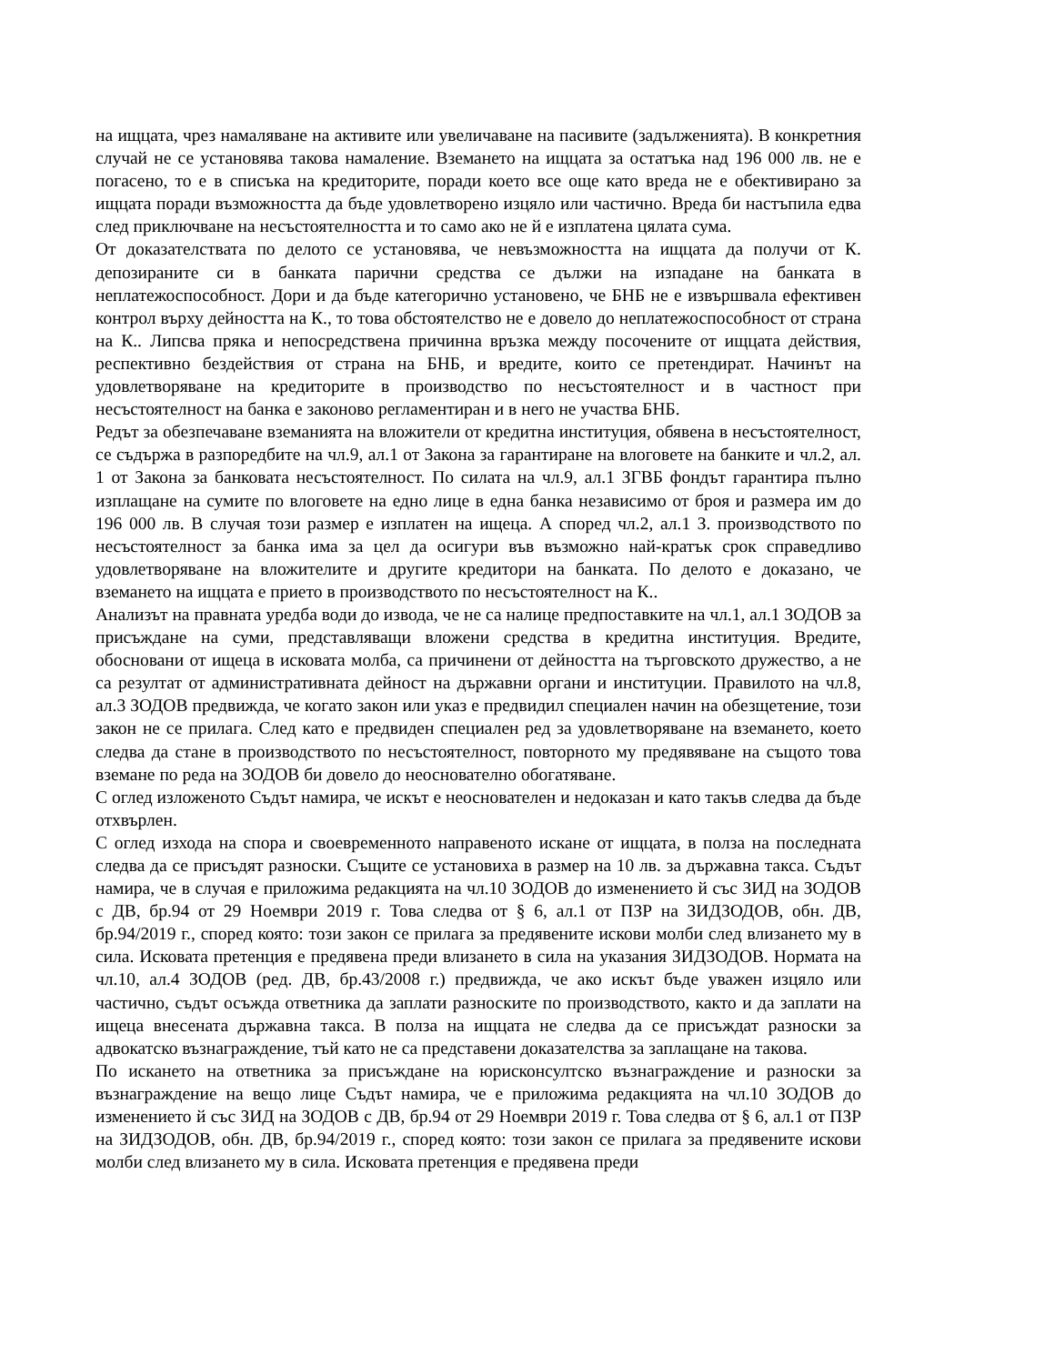на ищцата, чрез намаляване на активите или увеличаване на пасивите (задълженията). В конкретния случай не се установява такова намаление. Вземането на ищцата за остатъка над 196 000 лв. не е погасено, то е в списъка на кредиторите, поради което все още като вреда не е обективирано за ищцата поради възможността да бъде удовлетворено изцяло или частично. Вреда би настъпила едва след приключване на несъстоятелността и то само ако не й е изплатена цялата сума.
От доказателствата по делото се установява, че невъзможността на ищцата да получи от К. депозираните си в банката парични средства се дължи на изпадане на банката в неплатежоспособност. Дори и да бъде категорично установено, че БНБ не е извършвала ефективен контрол върху дейността на К., то това обстоятелство не е довело до неплатежоспособност от страна на К.. Липсва пряка и непосредствена причинна връзка между посочените от ищцата действия, респективно бездействия от страна на БНБ, и вредите, които се претендират. Начинът на удовлетворяване на кредиторите в производство по несъстоятелност и в частност при несъстоятелност на банка е законово регламентиран и в него не участва БНБ.
Редът за обезпечаване вземанията на вложители от кредитна институция, обявена в несъстоятелност, се съдържа в разпоредбите на чл.9, ал.1 от Закона за гарантиране на влоговете на банките и чл.2, ал. 1 от Закона за банковата несъстоятелност. По силата на чл.9, ал.1 ЗГВБ фондът гарантира пълно изплащане на сумите по влоговете на едно лице в една банка независимо от броя и размера им до 196 000 лв. В случая този размер е изплатен на ищеца. А според чл.2, ал.1 З. производството по несъстоятелност за банка има за цел да осигури във възможно най-кратък срок справедливо удовлетворяване на вложителите и другите кредитори на банката. По делото е доказано, че вземането на ищцата е прието в производството по несъстоятелност на К..
Анализът на правната уредба води до извода, че не са налице предпоставките на чл.1, ал.1 ЗОДОВ за присъждане на суми, представляващи вложени средства в кредитна институция. Вредите, обосновани от ищеца в исковата молба, са причинени от дейността на търговското дружество, а не са резултат от административната дейност на държавни органи и институции. Правилото на чл.8, ал.3 ЗОДОВ предвижда, че когато закон или указ е предвидил специален начин на обезщетение, този закон не се прилага. След като е предвиден специален ред за удовлетворяване на вземането, което следва да стане в производството по несъстоятелност, повторното му предявяване на същото това вземане по реда на ЗОДОВ би довело до неоснователно обогатяване.
С оглед изложеното Съдът намира, че искът е неоснователен и недоказан и като такъв следва да бъде отхвърлен.
С оглед изхода на спора и своевременното направеното искане от ищцата, в полза на последната следва да се присъдят разноски. Същите се установиха в размер на 10 лв. за държавна такса. Съдът намира, че в случая е приложима редакцията на чл.10 ЗОДОВ до изменението й със ЗИД на ЗОДОВ с ДВ, бр.94 от 29 Ноември 2019 г. Това следва от § 6, ал.1 от ПЗР на ЗИДЗОДОВ, обн. ДВ, бр.94/2019 г., според която: този закон се прилага за предявените искови молби след влизането му в сила. Исковата претенция е предявена преди влизането в сила на указания ЗИДЗОДОВ. Нормата на чл.10, ал.4 ЗОДОВ (ред. ДВ, бр.43/2008 г.) предвижда, че ако искът бъде уважен изцяло или частично, съдът осъжда ответника да заплати разноските по производството, както и да заплати на ищеца внесената държавна такса. В полза на ищцата не следва да се присъждат разноски за адвокатско възнаграждение, тъй като не са представени доказателства за заплащане на такова.
По искането на ответника за присъждане на юрисконсултско възнаграждение и разноски за възнаграждение на вещо лице Съдът намира, че е приложима редакцията на чл.10 ЗОДОВ до изменението й със ЗИД на ЗОДОВ с ДВ, бр.94 от 29 Ноември 2019 г. Това следва от § 6, ал.1 от ПЗР на ЗИДЗОДОВ, обн. ДВ, бр.94/2019 г., според която: този закон се прилага за предявените искови молби след влизането му в сила. Исковата претенция е предявена преди